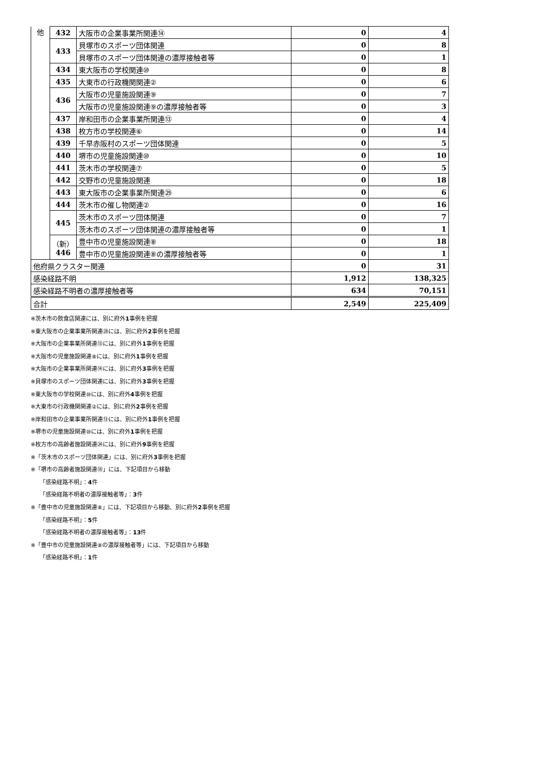| 他 | 432 | 大阪市の企業事業所関連⑭ | 0 | 4 |
| | 433 | 貝塚市のスポーツ団体関連 | 0 | 8 |
| | | 貝塚市のスポーツ団体関連の濃厚接触者等 | 0 | 1 |
| | 434 | 東大阪市の学校関連⑩ | 0 | 8 |
| | 435 | 大東市の行政機関関連② | 0 | 6 |
| | 436 | 大阪市の児童施設関連⑨ | 0 | 7 |
| | | 大阪市の児童施設関連⑨の濃厚接触者等 | 0 | 3 |
| | 437 | 岸和田市の企業事業所関連⑬ | 0 | 4 |
| | 438 | 枚方市の学校関連⑥ | 0 | 14 |
| | 439 | 千早赤阪村のスポーツ団体関連 | 0 | 5 |
| | 440 | 堺市の児童施設関連⑩ | 0 | 10 |
| | 441 | 茨木市の学校関連⑦ | 0 | 5 |
| | 442 | 交野市の児童施設関連 | 0 | 18 |
| | 443 | 東大阪市の企業事業所関連㉙ | 0 | 6 |
| | 444 | 茨木市の催し物関連② | 0 | 16 |
| | 445 | 茨木市のスポーツ団体関連 | 0 | 7 |
| | | 茨木市のスポーツ団体関連の濃厚接触者等 | 0 | 1 |
| | （新） 446 | 豊中市の児童施設関連⑧ | 0 | 18 |
| | | 豊中市の児童施設関連⑧の濃厚接触者等 | 0 | 1 |
| 他府県クラスター関連 | | | 0 | 31 |
| 感染経路不明 | | | 1,912 | 138,325 |
| 感染経路不明者の濃厚接触者等 | | | 634 | 70,151 |
| 合計 | | | 2,549 | 225,409 |
※茨木市の飲食店関連には、別に府外1事例を把握
※東大阪市の企業事業所関連㉘には、別に府外2事例を把握
※大阪市の企業事業所関連⑬には、別に府外1事例を把握
※大阪市の児童施設関連⑧には、別に府外1事例を把握
※大阪市の企業事業所関連⑭には、別に府外3事例を把握
※貝塚市のスポーツ団体関連には、別に府外3事例を把握
※東大阪市の学校関連⑩には、別に府外4事例を把握
※大東市の行政機関関連②には、別に府外2事例を把握
※岸和田市の企業事業所関連⑬には、別に府外1事例を把握
※堺市の児童施設関連⑩には、別に府外1事例を把握
※枚方市の高齢者施設関連㉔には、別に府外9事例を把握
※「茨木市のスポーツ団体関連」には、別に府外3事例を把握
※「堺市の高齢者施設関連⑱」には、下記項目から移動
「感染経路不明」：4件
「感染経路不明者の濃厚接触者等」：3件
※「豊中市の児童施設関連⑧」には、下記項目から移動、別に府外2事例を把握
「感染経路不明」：5件
「感染経路不明者の濃厚接触者等」：13件
※「豊中市の児童施設関連⑧の濃厚接触者等」には、下記項目から移動
「感染経路不明」：1件